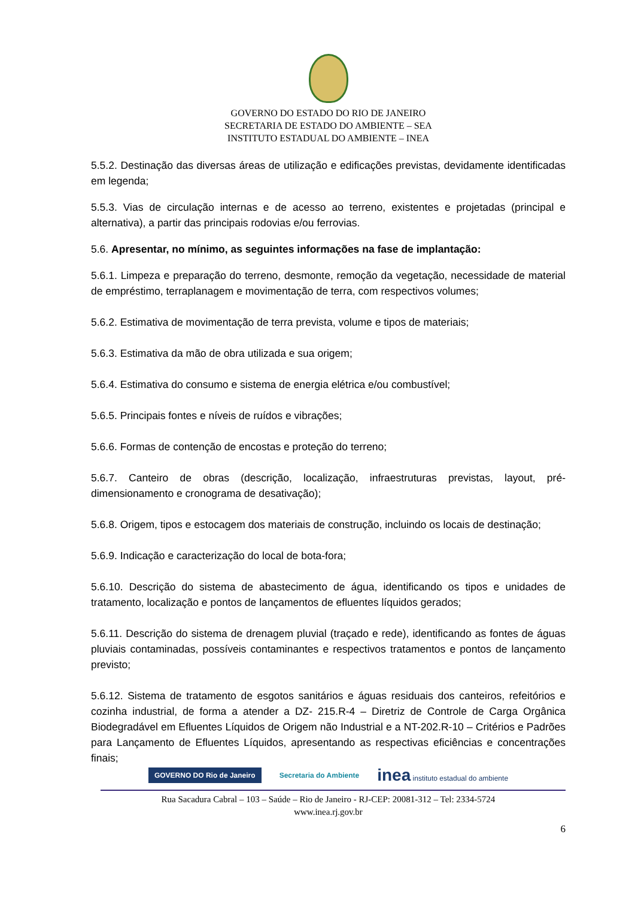GOVERNO DO ESTADO DO RIO DE JANEIRO
SECRETARIA DE ESTADO DO AMBIENTE – SEA
INSTITUTO ESTADUAL DO AMBIENTE – INEA
5.5.2. Destinação das diversas áreas de utilização e edificações previstas, devidamente identificadas em legenda;
5.5.3. Vias de circulação internas e de acesso ao terreno, existentes e projetadas (principal e alternativa), a partir das principais rodovias e/ou ferrovias.
5.6. Apresentar, no mínimo, as seguintes informações na fase de implantação:
5.6.1. Limpeza e preparação do terreno, desmonte, remoção da vegetação, necessidade de material de empréstimo, terraplanagem e movimentação de terra, com respectivos volumes;
5.6.2. Estimativa de movimentação de terra prevista, volume e tipos de materiais;
5.6.3. Estimativa da mão de obra utilizada e sua origem;
5.6.4. Estimativa do consumo e sistema de energia elétrica e/ou combustível;
5.6.5. Principais fontes e níveis de ruídos e vibrações;
5.6.6. Formas de contenção de encostas e proteção do terreno;
5.6.7. Canteiro de obras (descrição, localização, infraestruturas previstas, layout, pré-dimensionamento e cronograma de desativação);
5.6.8. Origem, tipos e estocagem dos materiais de construção, incluindo os locais de destinação;
5.6.9. Indicação e caracterização do local de bota-fora;
5.6.10. Descrição do sistema de abastecimento de água, identificando os tipos e unidades de tratamento, localização e pontos de lançamentos de efluentes líquidos gerados;
5.6.11. Descrição do sistema de drenagem pluvial (traçado e rede), identificando as fontes de águas pluviais contaminadas, possíveis contaminantes e respectivos tratamentos e pontos de lançamento previsto;
5.6.12. Sistema de tratamento de esgotos sanitários e águas residuais dos canteiros, refeitórios e cozinha industrial, de forma a atender a DZ- 215.R-4 – Diretriz de Controle de Carga Orgânica Biodegradável em Efluentes Líquidos de Origem não Industrial e a NT-202.R-10 – Critérios e Padrões para Lançamento de Efluentes Líquidos, apresentando as respectivas eficiências e concentrações finais;
GOVERNO DO Rio de Janeiro Secretaria do Ambiente inea instituto estadual do ambiente
Rua Sacadura Cabral – 103 – Saúde – Rio de Janeiro - RJ-CEP: 20081-312 – Tel: 2334-5724
www.inea.rj.gov.br
6